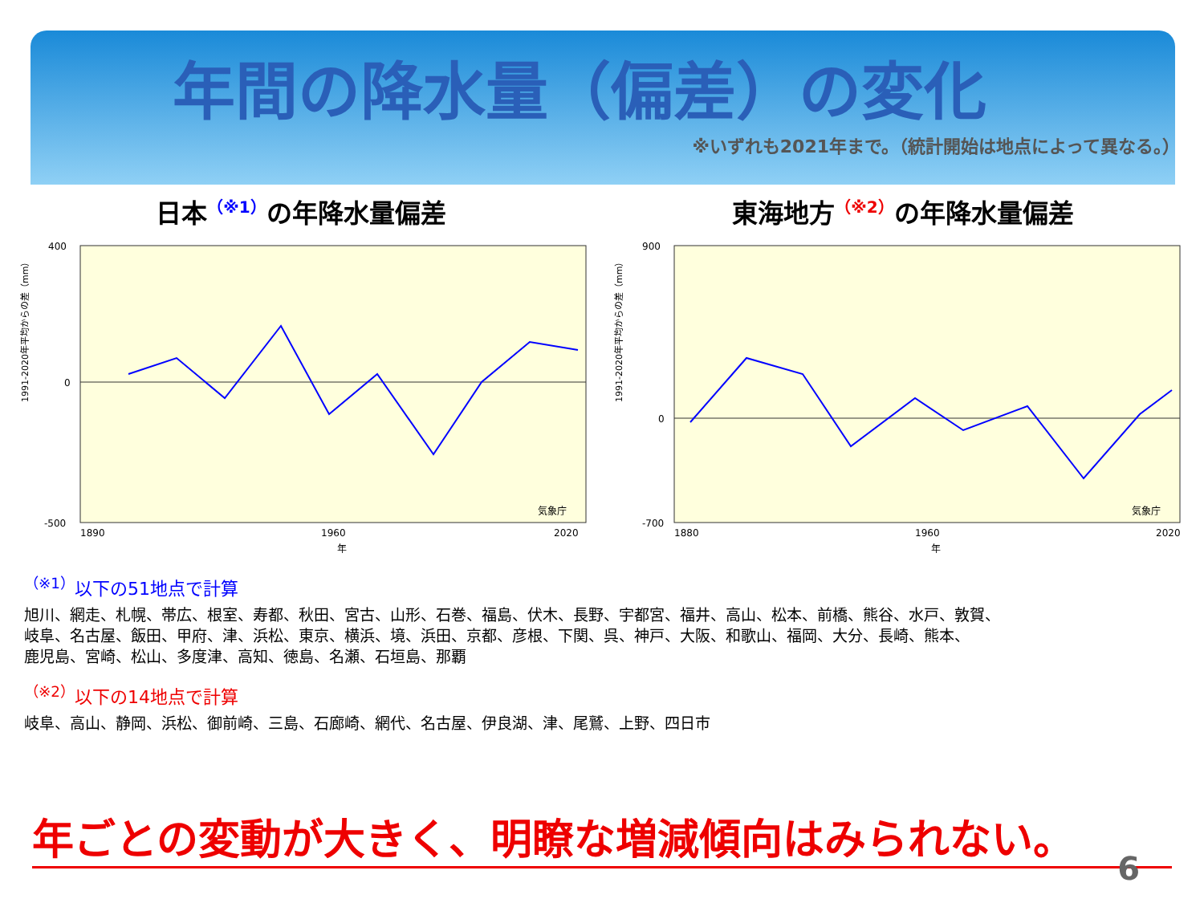年間の降水量（偏差）の変化
※いずれも2021年まで。（統計開始は地点によって異なる。）
日本<sup>（※1）</sup>の年降水量偏差 東海地方<sup>（※2）</sup>の年降水量偏差
1991-2020年平均からの差（mm）
400
0
-500
1890
1960
2020
年
気象庁
1991-2020年平均からの差（mm）
900
0
-700
1880
1960
2020
年
気象庁
<sup>（※1）</sup>以下の51地点で計算
旭川、網走、札幌、帯広、根室、寿都、秋田、宮古、山形、石巻、福島、伏木、長野、宇都宮、福井、高山、松本、前橋、熊谷、水戸、敦賀、
岐阜、名古屋、飯田、甲府、津、浜松、東京、横浜、境、浜田、京都、彦根、下関、呉、神戸、大阪、和歌山、福岡、大分、長崎、熊本、
鹿児島、宮崎、松山、多度津、高知、徳島、名瀬、石垣島、那覇
<sup>（※2）</sup>以下の14地点で計算
岐阜、高山、静岡、浜松、御前崎、三島、石廊崎、網代、名古屋、伊良湖、津、尾鷲、上野、四日市
年ごとの変動が大きく、明瞭な増減傾向はみられない。
6